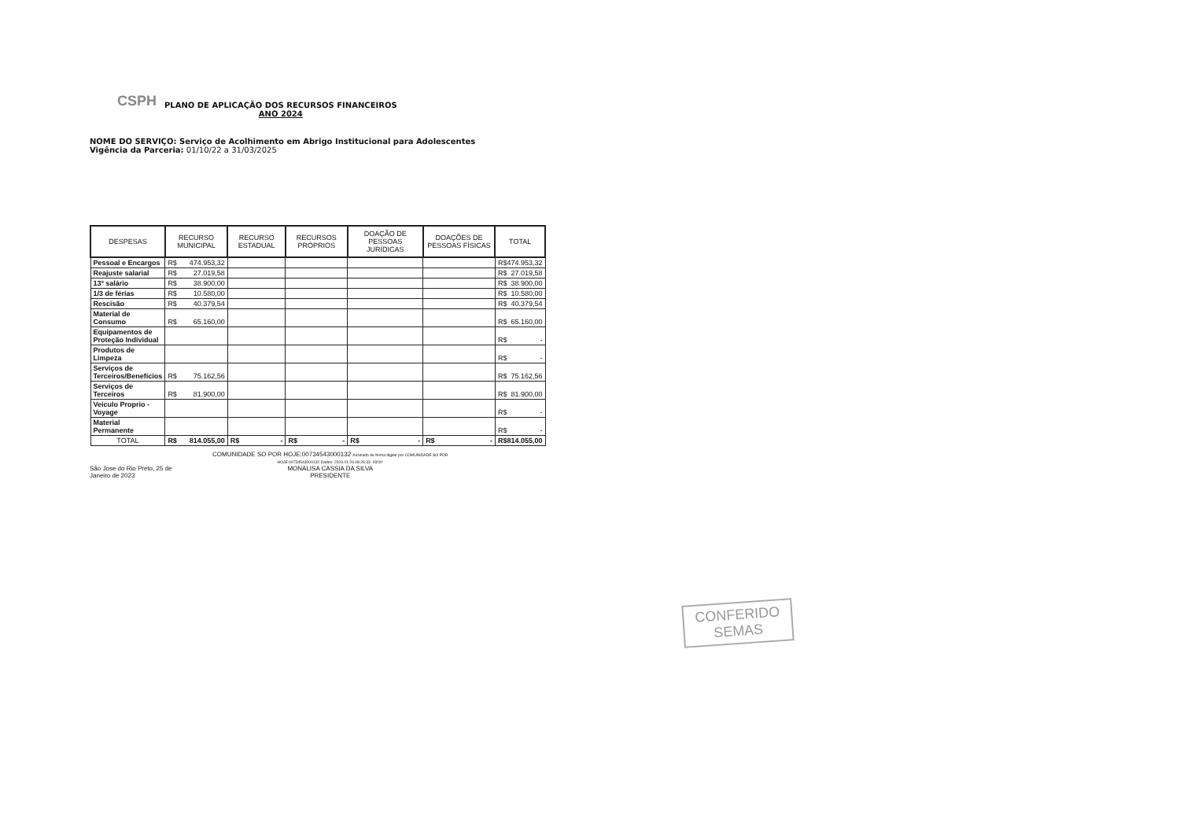CSPH
PLANO DE APLICAÇÃO DOS RECURSOS FINANCEIROS
ANO 2024
NOME DO SERVIÇO: Serviço de Acolhimento em Abrigo Institucional para Adolescentes
Vigência da Parceria: 01/10/22 a 31/03/2025
| DESPESAS | RECURSO MUNICIPAL | RECURSO ESTADUAL | RECURSOS PRÓPRIOS | DOAÇÃO DE PESSOAS JURÍDICAS | DOAÇÕES DE PESSOAS FÍSICAS | TOTAL |
| --- | --- | --- | --- | --- | --- | --- |
| Pessoal e Encargos | R$ 474.953,32 | | | | | R$ 474.953,32 |
| Reajuste salarial | R$ 27.019,58 | | | | | R$ 27.019,58 |
| 13º salário | R$ 38.900,00 | | | | | R$ 38.900,00 |
| 1/3 de férias | R$ 10.580,00 | | | | | R$ 10.580,00 |
| Rescisão | R$ 40.379,54 | | | | | R$ 40.379,54 |
| Material de Consumo | R$ 65.160,00 | | | | | R$ 65.160,00 |
| Equipamentos de Proteção Individual | | | | | | R$ - |
| Produtos de Limpeza | | | | | | R$ - |
| Serviços de Terceiros/Benefícios | R$ 75.162,56 | | | | | R$ 75.162,56 |
| Serviços de Terceiros | R$ 81.900,00 | | | | | R$ 81.900,00 |
| Veiculo Proprio - Voyage | | | | | | R$ - |
| Material Permanente | | | | | | R$ - |
| TOTAL | R$ 814.055,00 | R$ - | R$ - | R$ - | R$ - | R$ 814.055,00 |
São Jose do Rio Preto, 25 de Janeiro de 2023
COMUNIDADE SO POR HOJE:00734543000132 Assinado de forma digital por COMUNIDADE SO POR HOJE:00734543000132 Dados: 2023.01.26 08:26:33 -03'00'
MONALISA CASSIA DA SILVA
PRESIDENTE
CONFERIDO
SEMAS